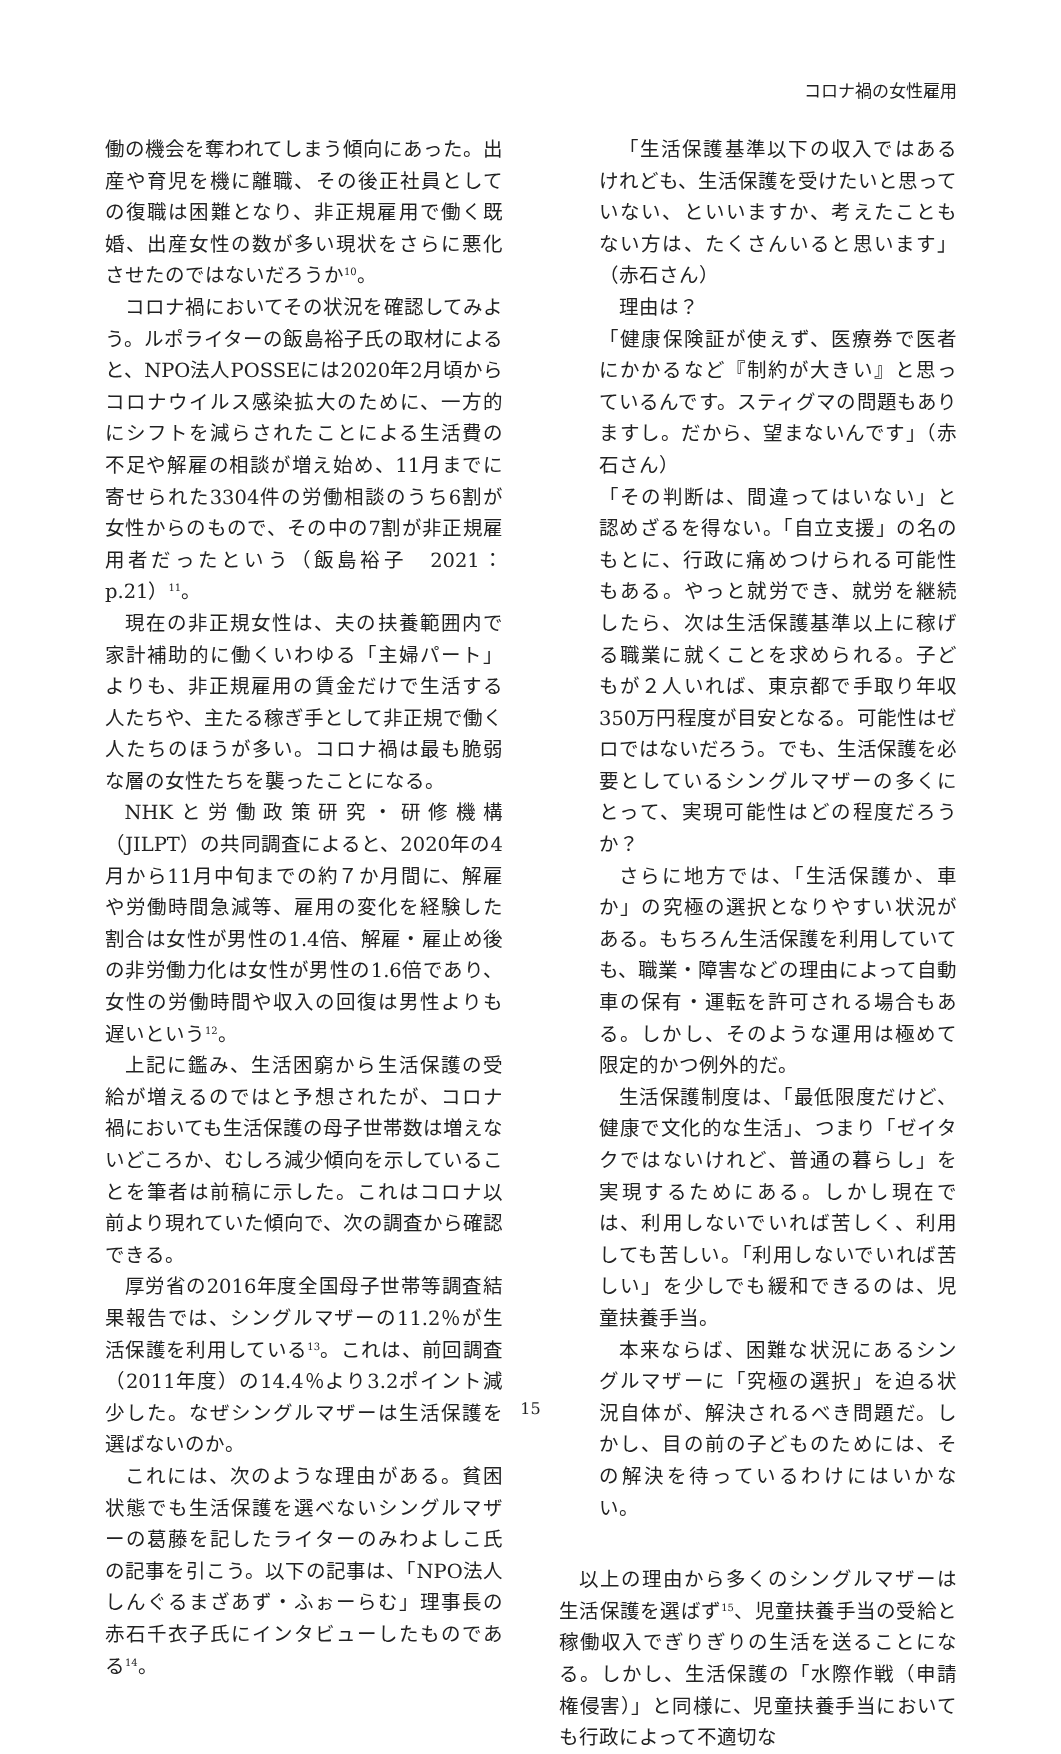コロナ禍の女性雇用
働の機会を奪われてしまう傾向にあった。出産や育児を機に離職、その後正社員としての復職は困難となり、非正規雇用で働く既婚、出産女性の数が多い現状をさらに悪化させたのではないだろうか<sup>10</sup>。
コロナ禍においてその状況を確認してみよう。ルポライターの飯島裕子氏の取材によると、NPO法人POSSEには2020年2月頃からコロナウイルス感染拡大のために、一方的にシフトを減らされたことによる生活費の不足や解雇の相談が増え始め、11月までに寄せられた3304件の労働相談のうち6割が女性からのもので、その中の7割が非正規雇用者だったという（飯島裕子　2021：p.21）<sup>11</sup>。
現在の非正規女性は、夫の扶養範囲内で家計補助的に働くいわゆる「主婦パート」よりも、非正規雇用の賃金だけで生活する人たちや、主たる稼ぎ手として非正規で働く人たちのほうが多い。コロナ禍は最も脆弱な層の女性たちを襲ったことになる。
NHKと労働政策研究・研修機構（JILPT）の共同調査によると、2020年の4月から11月中旬までの約７か月間に、解雇や労働時間急減等、雇用の変化を経験した割合は女性が男性の1.4倍、解雇・雇止め後の非労働力化は女性が男性の1.6倍であり、女性の労働時間や収入の回復は男性よりも遅いという<sup>12</sup>。
上記に鑑み、生活困窮から生活保護の受給が増えるのではと予想されたが、コロナ禍においても生活保護の母子世帯数は増えないどころか、むしろ減少傾向を示していることを筆者は前稿に示した。これはコロナ以前より現れていた傾向で、次の調査から確認できる。
厚労省の2016年度全国母子世帯等調査結果報告では、シングルマザーの11.2％が生活保護を利用している<sup>13</sup>。これは、前回調査（2011年度）の14.4％より3.2ポイント減少した。なぜシングルマザーは生活保護を選ばないのか。
これには、次のような理由がある。貧困状態でも生活保護を選べないシングルマザーの葛藤を記したライターのみわよしこ氏の記事を引こう。以下の記事は、「NPO法人　しんぐるまざあず・ふぉーらむ」理事長の赤石千衣子氏にインタビューしたものである<sup>14</sup>。
「生活保護基準以下の収入ではあるけれども、生活保護を受けたいと思っていない、といいますか、考えたこともない方は、たくさんいると思います」（赤石さん）
理由は？
「健康保険証が使えず、医療券で医者にかかるなど『制約が大きい』と思っているんです。スティグマの問題もありますし。だから、望まないんです」（赤石さん）
「その判断は、間違ってはいない」と認めざるを得ない。「自立支援」の名のもとに、行政に痛めつけられる可能性もある。やっと就労でき、就労を継続したら、次は生活保護基準以上に稼げる職業に就くことを求められる。子どもが２人いれば、東京都で手取り年収350万円程度が目安となる。可能性はゼロではないだろう。でも、生活保護を必要としているシングルマザーの多くにとって、実現可能性はどの程度だろうか？
さらに地方では、「生活保護か、車か」の究極の選択となりやすい状況がある。もちろん生活保護を利用していても、職業・障害などの理由によって自動車の保有・運転を許可される場合もある。しかし、そのような運用は極めて限定的かつ例外的だ。
生活保護制度は、「最低限度だけど、健康で文化的な生活」、つまり「ゼイタクではないけれど、普通の暮らし」を実現するためにある。しかし現在では、利用しないでいれば苦しく、利用しても苦しい。「利用しないでいれば苦しい」を少しでも緩和できるのは、児童扶養手当。
本来ならば、困難な状況にあるシングルマザーに「究極の選択」を迫る状況自体が、解決されるべき問題だ。しかし、目の前の子どものためには、その解決を待っているわけにはいかない。
以上の理由から多くのシングルマザーは生活保護を選ばず<sup>15</sup>、児童扶養手当の受給と稼働収入でぎりぎりの生活を送ることになる。しかし、生活保護の「水際作戦（申請権侵害）」と同様に、児童扶養手当においても行政によって不適切な
15